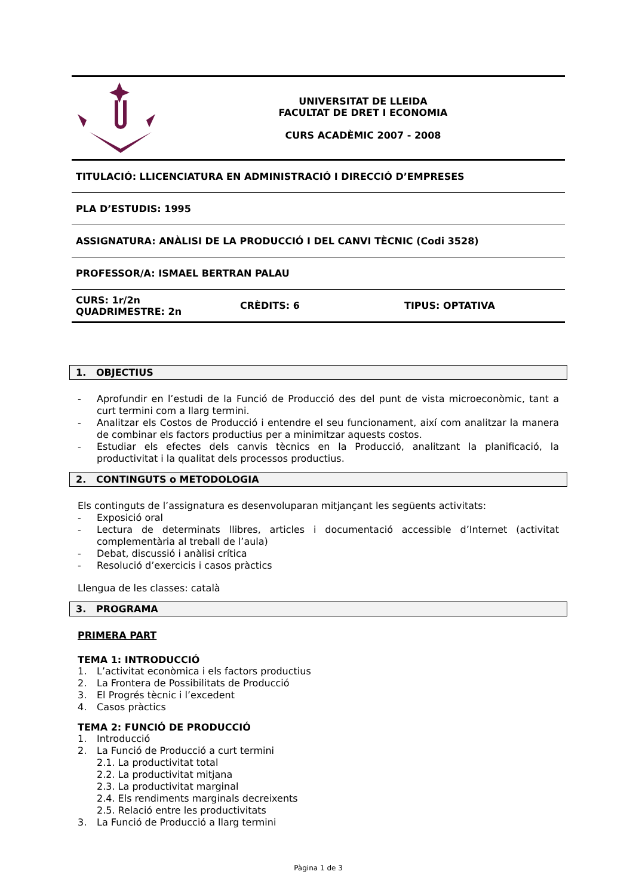UNIVERSITAT DE LLEIDA
FACULTAT DE DRET I ECONOMIA
CURS ACADÈMIC 2007 - 2008
TITULACIÓ: LLICENCIATURA EN ADMINISTRACIÓ I DIRECCIÓ D’EMPRESES
PLA D’ESTUDIS: 1995
ASSIGNATURA: ANÀLISI DE LA PRODUCCIÓ I DEL CANVI TÈCNIC (Codi 3528)
PROFESSOR/A: ISMAEL BERTRAN PALAU
CURS: 1r/2n
QUADRIMESTRE: 2n CRÈDITS: 6 TIPUS: OPTATIVA
1. OBJECTIUS
- Aprofundir en l’estudi de la Funció de Producció des del punt de vista microeconòmic, tant a curt termini com a llarg termini.
- Analitzar els Costos de Producció i entendre el seu funcionament, així com analitzar la manera de combinar els factors productius per a minimitzar aquests costos.
- Estudiar els efectes dels canvis tècnics en la Producció, analitzant la planificació, la productivitat i la qualitat dels processos productius.
2. CONTINGUTS o METODOLOGIA
Els continguts de l’assignatura es desenvoluparan mitjançant les següents activitats:
- Exposició oral
- Lectura de determinats llibres, articles i documentació accessible d’Internet (activitat complementària al treball de l’aula)
- Debat, discussió i anàlisi crítica
- Resolució d’exercicis i casos pràctics
Llengua de les classes: català
3. PROGRAMA
PRIMERA PART
TEMA 1: INTRODUCCIÓ
1. L’activitat econòmica i els factors productius
2. La Frontera de Possibilitats de Producció
3. El Progrés tècnic i l’excedent
4. Casos pràctics
TEMA 2: FUNCIÓ DE PRODUCCIÓ
1. Introducció
2. La Funció de Producció a curt termini
2.1. La productivitat total
2.2. La productivitat mitjana
2.3. La productivitat marginal
2.4. Els rendiments marginals decreixents
2.5. Relació entre les productivitats
3. La Funció de Producció a llarg termini
Pàgina 1 de 3